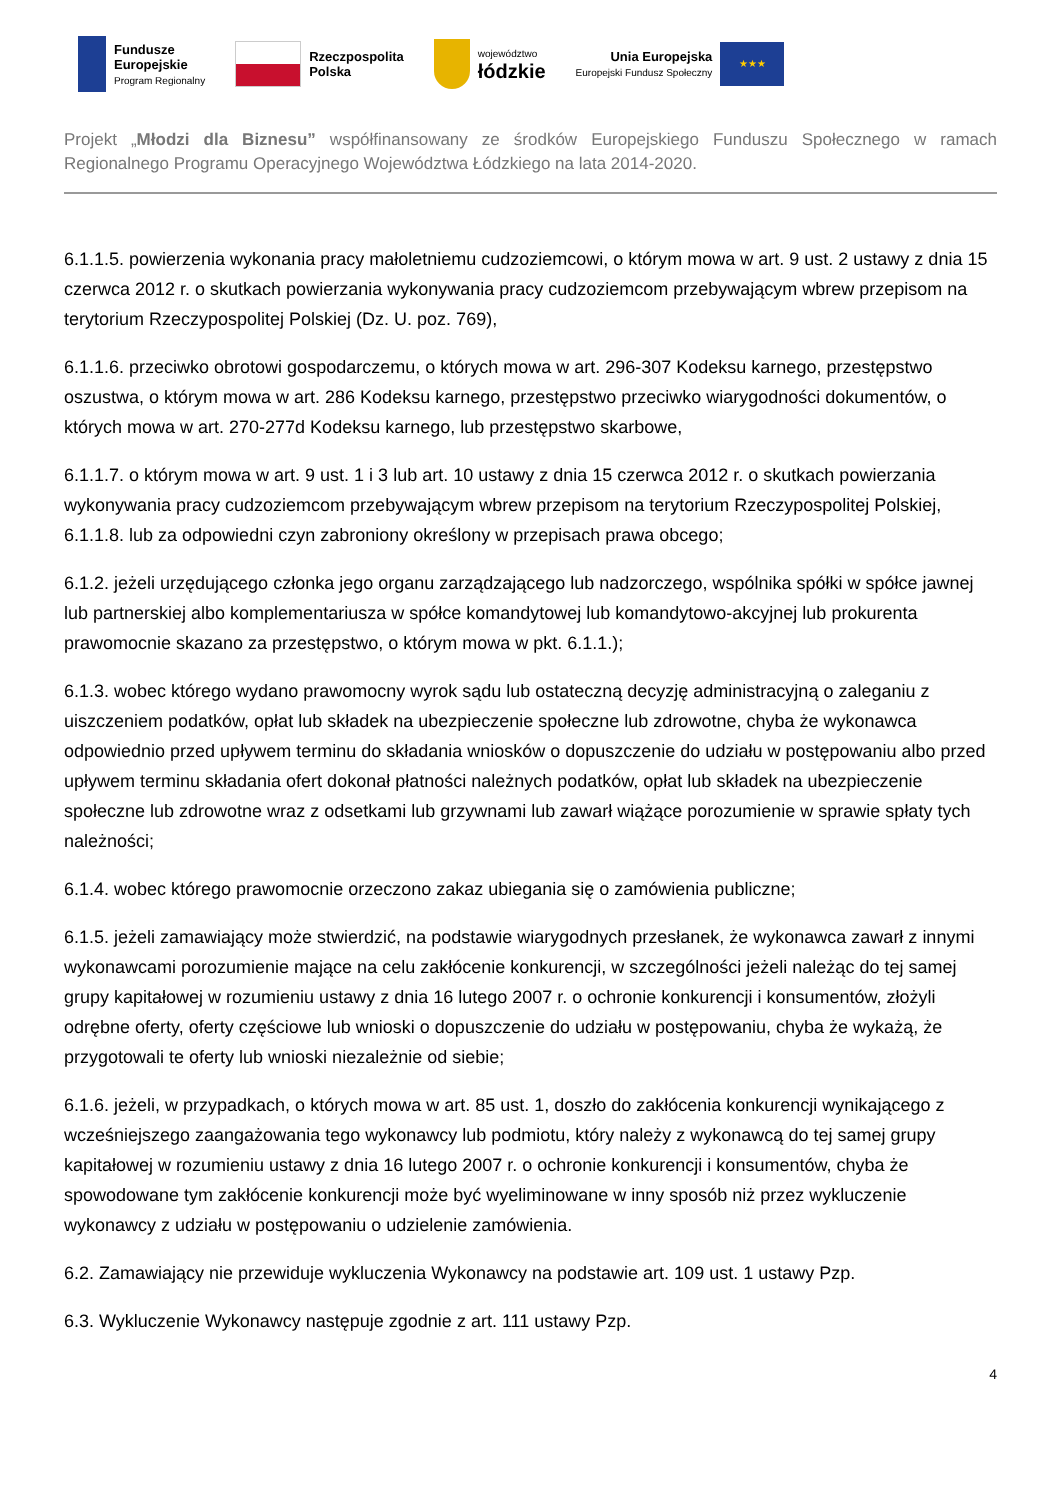Fundusze
Europejskie
Program Regionalny
Rzeczpospolita
Polska
województwo
łódzkie
Unia Europejska
Europejski Fundusz Społeczny
★★★
Projekt „Młodzi dla Biznesu” współfinansowany ze środków Europejskiego Funduszu Społecznego w ramach Regionalnego Programu Operacyjnego Województwa Łódzkiego na lata 2014-2020.
6.1.1.5. powierzenia wykonania pracy małoletniemu cudzoziemcowi, o którym mowa w art. 9 ust. 2 ustawy z dnia 15 czerwca 2012 r. o skutkach powierzania wykonywania pracy cudzoziemcom przebywającym wbrew przepisom na terytorium Rzeczypospolitej Polskiej (Dz. U. poz. 769),
6.1.1.6. przeciwko obrotowi gospodarczemu, o których mowa w art. 296-307 Kodeksu karnego, przestępstwo oszustwa, o którym mowa w art. 286 Kodeksu karnego, przestępstwo przeciwko wiarygodności dokumentów, o których mowa w art. 270-277d Kodeksu karnego, lub przestępstwo skarbowe,
6.1.1.7. o którym mowa w art. 9 ust. 1 i 3 lub art. 10 ustawy z dnia 15 czerwca 2012 r. o skutkach powierzania wykonywania pracy cudzoziemcom przebywającym wbrew przepisom na terytorium Rzeczypospolitej Polskiej, 6.1.1.8. lub za odpowiedni czyn zabroniony określony w przepisach prawa obcego;
6.1.2. jeżeli urzędującego członka jego organu zarządzającego lub nadzorczego, wspólnika spółki w spółce jawnej lub partnerskiej albo komplementariusza w spółce komandytowej lub komandytowo-akcyjnej lub prokurenta prawomocnie skazano za przestępstwo, o którym mowa w pkt. 6.1.1.);
6.1.3. wobec którego wydano prawomocny wyrok sądu lub ostateczną decyzję administracyjną o zaleganiu z uiszczeniem podatków, opłat lub składek na ubezpieczenie społeczne lub zdrowotne, chyba że wykonawca odpowiednio przed upływem terminu do składania wniosków o dopuszczenie do udziału w postępowaniu albo przed upływem terminu składania ofert dokonał płatności należnych podatków, opłat lub składek na ubezpieczenie społeczne lub zdrowotne wraz z odsetkami lub grzywnami lub zawarł wiążące porozumienie w sprawie spłaty tych należności;
6.1.4. wobec którego prawomocnie orzeczono zakaz ubiegania się o zamówienia publiczne;
6.1.5. jeżeli zamawiający może stwierdzić, na podstawie wiarygodnych przesłanek, że wykonawca zawarł z innymi wykonawcami porozumienie mające na celu zakłócenie konkurencji, w szczególności jeżeli należąc do tej samej grupy kapitałowej w rozumieniu ustawy z dnia 16 lutego 2007 r. o ochronie konkurencji i konsumentów, złożyli odrębne oferty, oferty częściowe lub wnioski o dopuszczenie do udziału w postępowaniu, chyba że wykażą, że przygotowali te oferty lub wnioski niezależnie od siebie;
6.1.6. jeżeli, w przypadkach, o których mowa w art. 85 ust. 1, doszło do zakłócenia konkurencji wynikającego z wcześniejszego zaangażowania tego wykonawcy lub podmiotu, który należy z wykonawcą do tej samej grupy kapitałowej w rozumieniu ustawy z dnia 16 lutego 2007 r. o ochronie konkurencji i konsumentów, chyba że spowodowane tym zakłócenie konkurencji może być wyeliminowane w inny sposób niż przez wykluczenie wykonawcy z udziału w postępowaniu o udzielenie zamówienia.
6.2. Zamawiający nie przewiduje wykluczenia Wykonawcy na podstawie art. 109 ust. 1 ustawy Pzp.
6.3. Wykluczenie Wykonawcy następuje zgodnie z art. 111 ustawy Pzp.
4